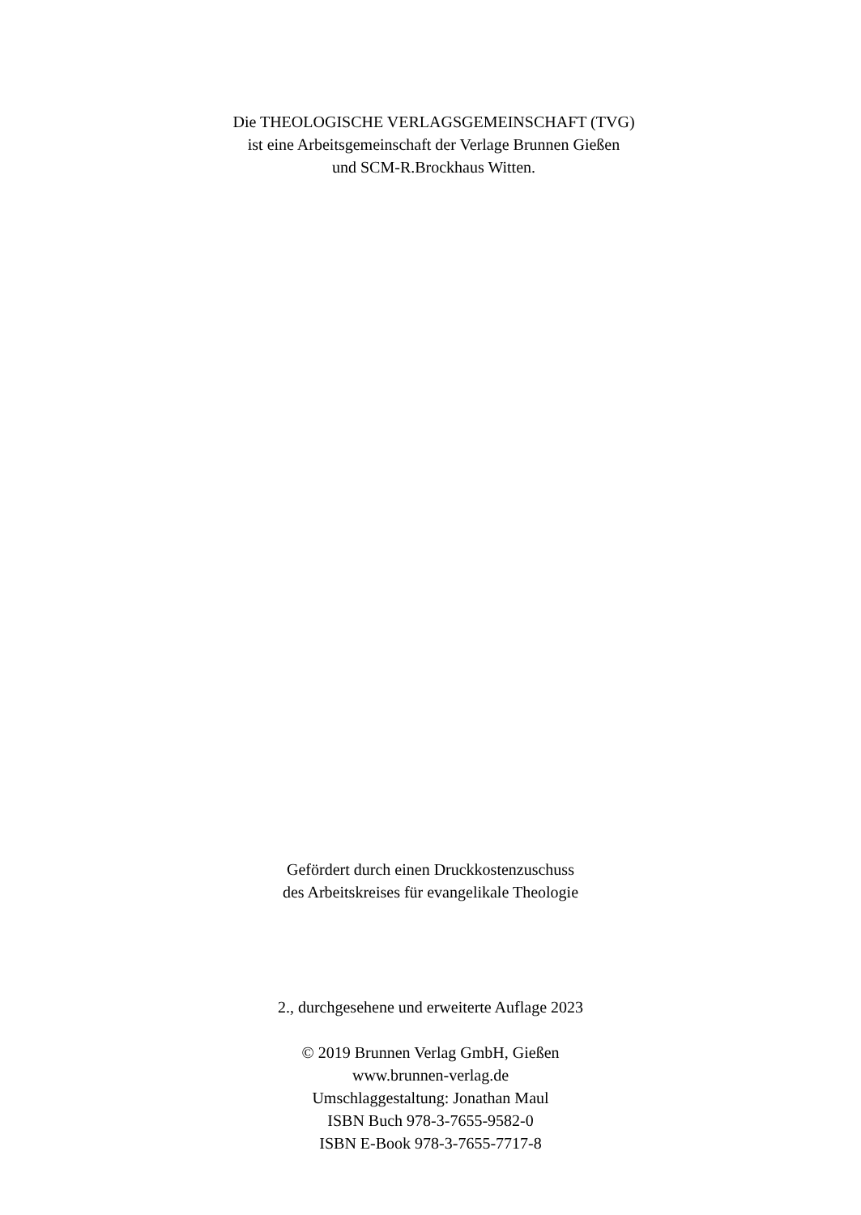Die THEOLOGISCHE VERLAGSGEMEINSCHAFT (TVG)
ist eine Arbeitsgemeinschaft der Verlage Brunnen Gießen
und SCM-R.Brockhaus Witten.
Gefördert durch einen Druckkostenzuschuss
des Arbeitskreises für evangelikale Theologie
2., durchgesehene und erweiterte Auflage 2023
© 2019 Brunnen Verlag GmbH, Gießen
www.brunnen-verlag.de
Umschlaggestaltung: Jonathan Maul
ISBN Buch 978-3-7655-9582-0
ISBN E-Book 978-3-7655-7717-8